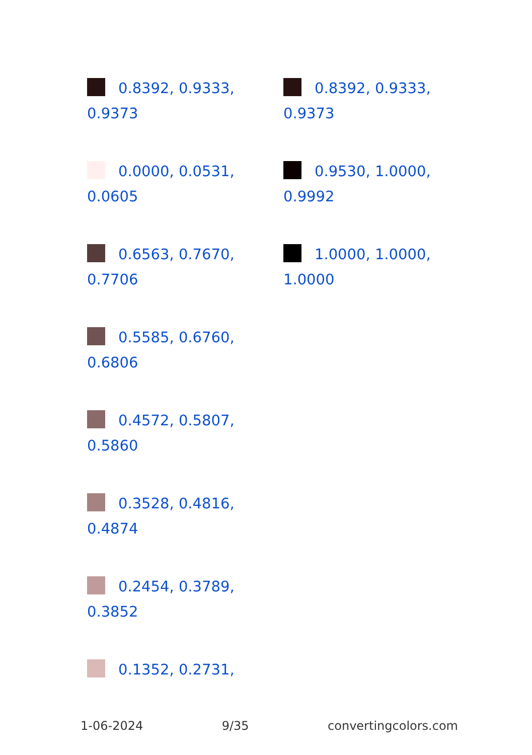0.8392, 0.9333, 0.9373
0.0000, 0.0531, 0.0605
0.6563, 0.7670, 0.7706
0.5585, 0.6760, 0.6806
0.4572, 0.5807, 0.5860
0.3528, 0.4816, 0.4874
0.2454, 0.3789, 0.3852
0.1352, 0.2731,
0.8392, 0.9333, 0.9373
0.9530, 1.0000, 0.9992
1.0000, 1.0000, 1.0000
1-06-2024 9/35 convertingcolors.com